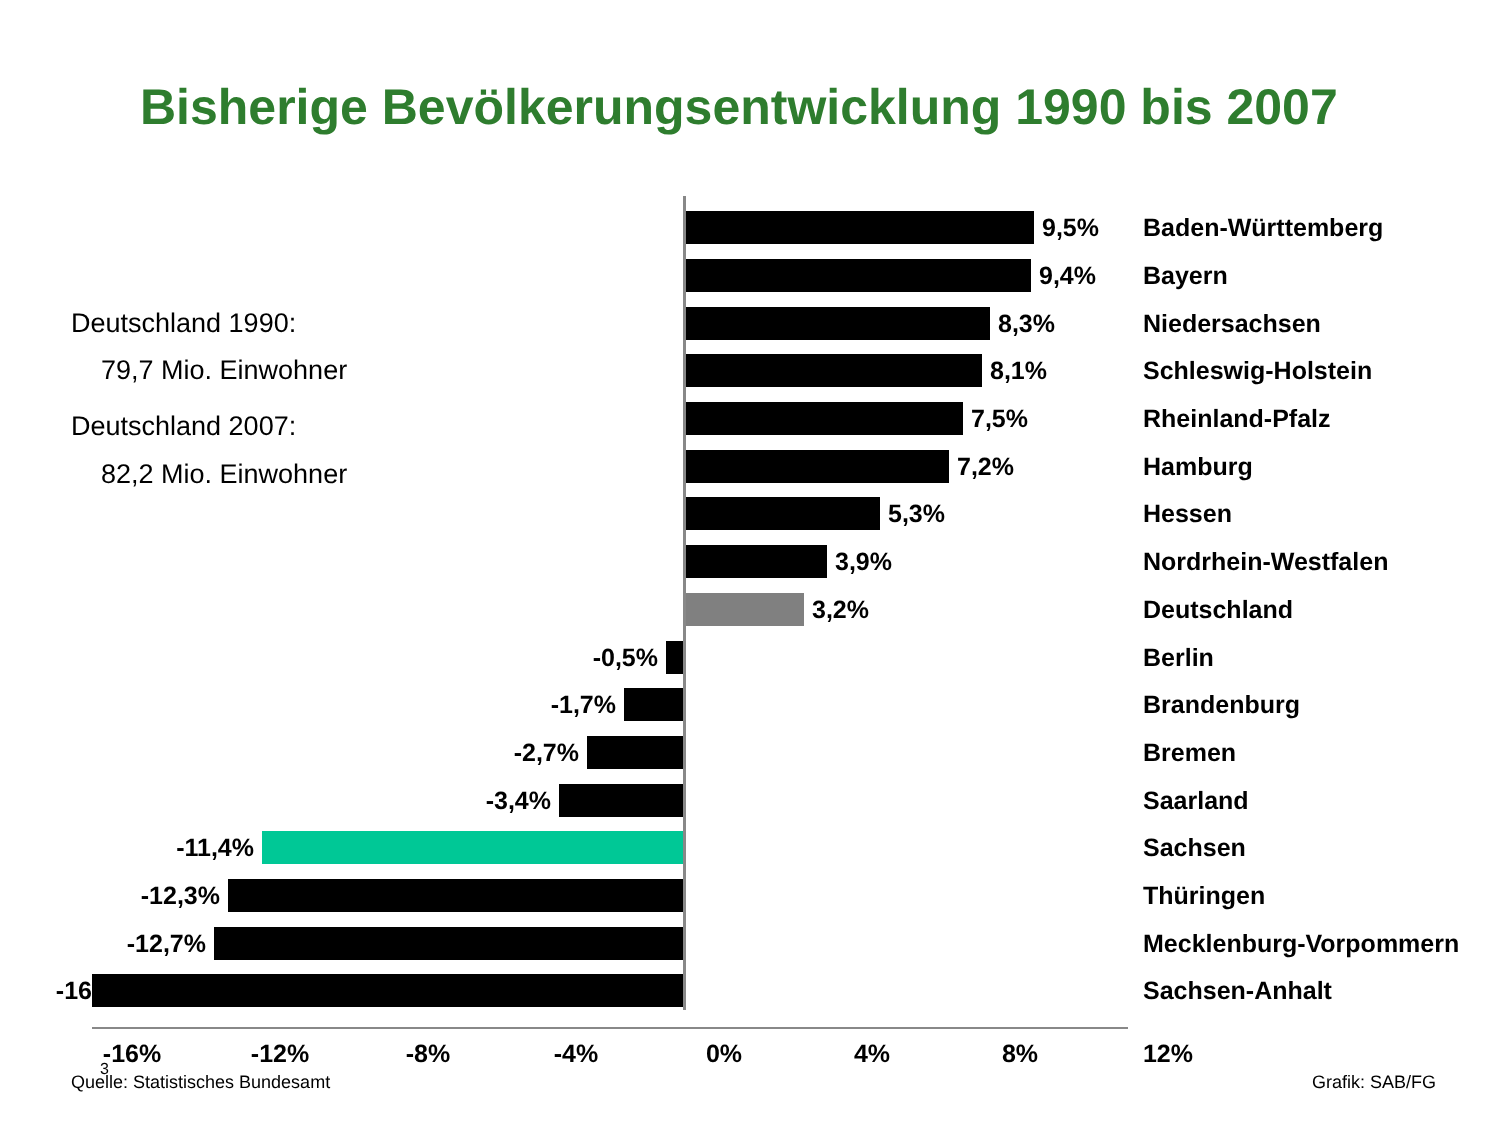Bisherige Bevölkerungsentwicklung 1990 bis 2007
9,5%
Baden-Württemberg
9,4%
Bayern
Deutschland 1990: 8,3%
Niedersachsen
79,7 Mio. Einwohner 8,1%
Schleswig-Holstein
Deutschland 2007: 7,5%
Rheinland-Pfalz
82,2 Mio. Einwohner 7,2%
Hamburg
5,3%
Hessen
3,9%
Nordrhein-Westfalen
3,2%
Deutschland
-0,5%
Berlin
-1,7%
Brandenburg
-2,7%
Bremen
-3,4%
Saarland
-11,4%
Sachsen
-12,3%
Thüringen
-12,7%
Mecklenburg-Vorpommern
-16
Sachsen-Anhalt
-16% -12% -8% -4% 0% 4% 8% 12%
3
Quelle: Statistisches Bundesamt Grafik: SAB/FG